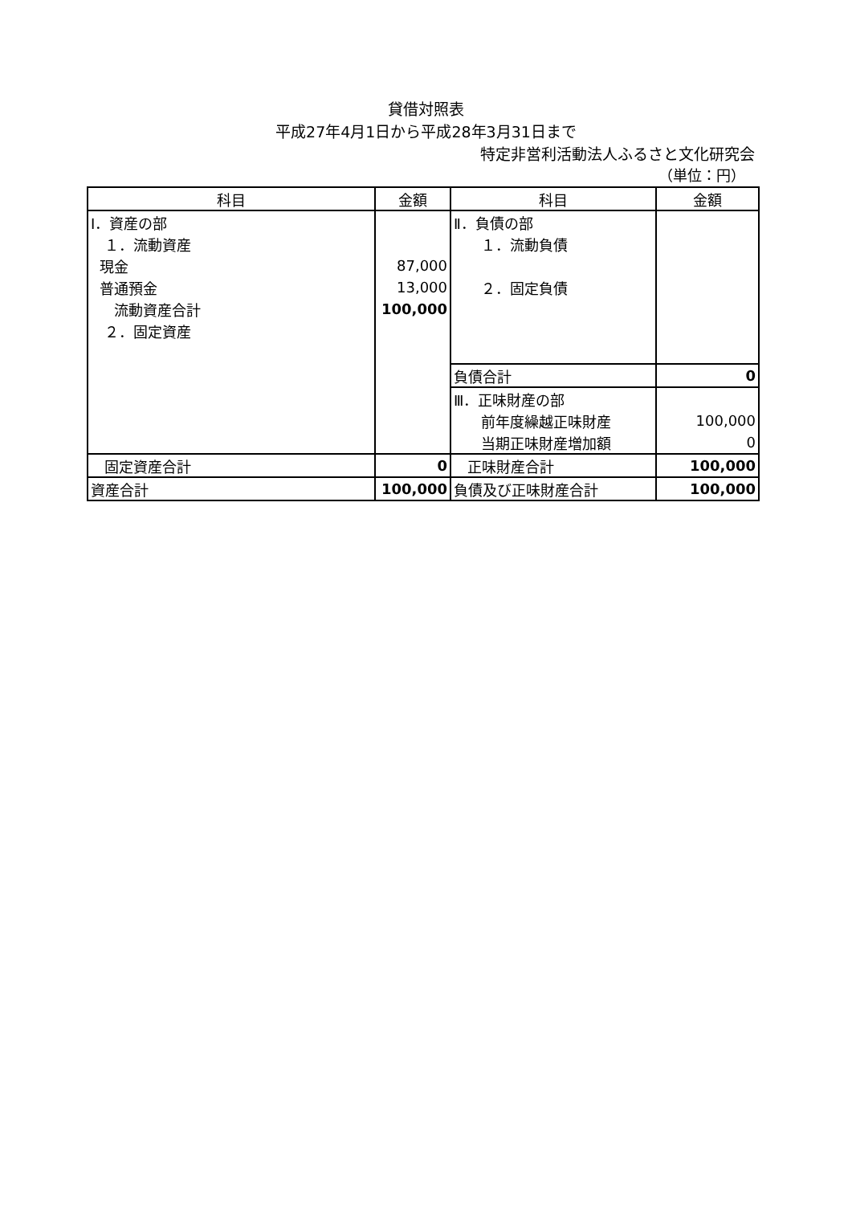貸借対照表
平成27年4月1日から平成28年3月31日まで
特定非営利活動法人ふるさと文化研究会
（単位：円）
| 科目 | 金額 | 科目 | 金額 |
| --- | --- | --- | --- |
| Ⅰ．資産の部 | | Ⅱ．負債の部 | |
| １．流動資産 | | １．流動負債 | |
| 現金 | 87,000 | | |
| 普通預金 | 13,000 | ２．固定負債 | |
| 流動資産合計 | 100,000 | | |
| ２．固定資産 | | | |
| | | 負債合計 | 0 |
| | | Ⅲ．正味財産の部 | |
| | | 前年度繰越正味財産 | 100,000 |
| | | 当期正味財産増加額 | 0 |
| 固定資産合計 | 0 | 正味財産合計 | 100,000 |
| 資産合計 | 100,000 | 負債及び正味財産合計 | 100,000 |